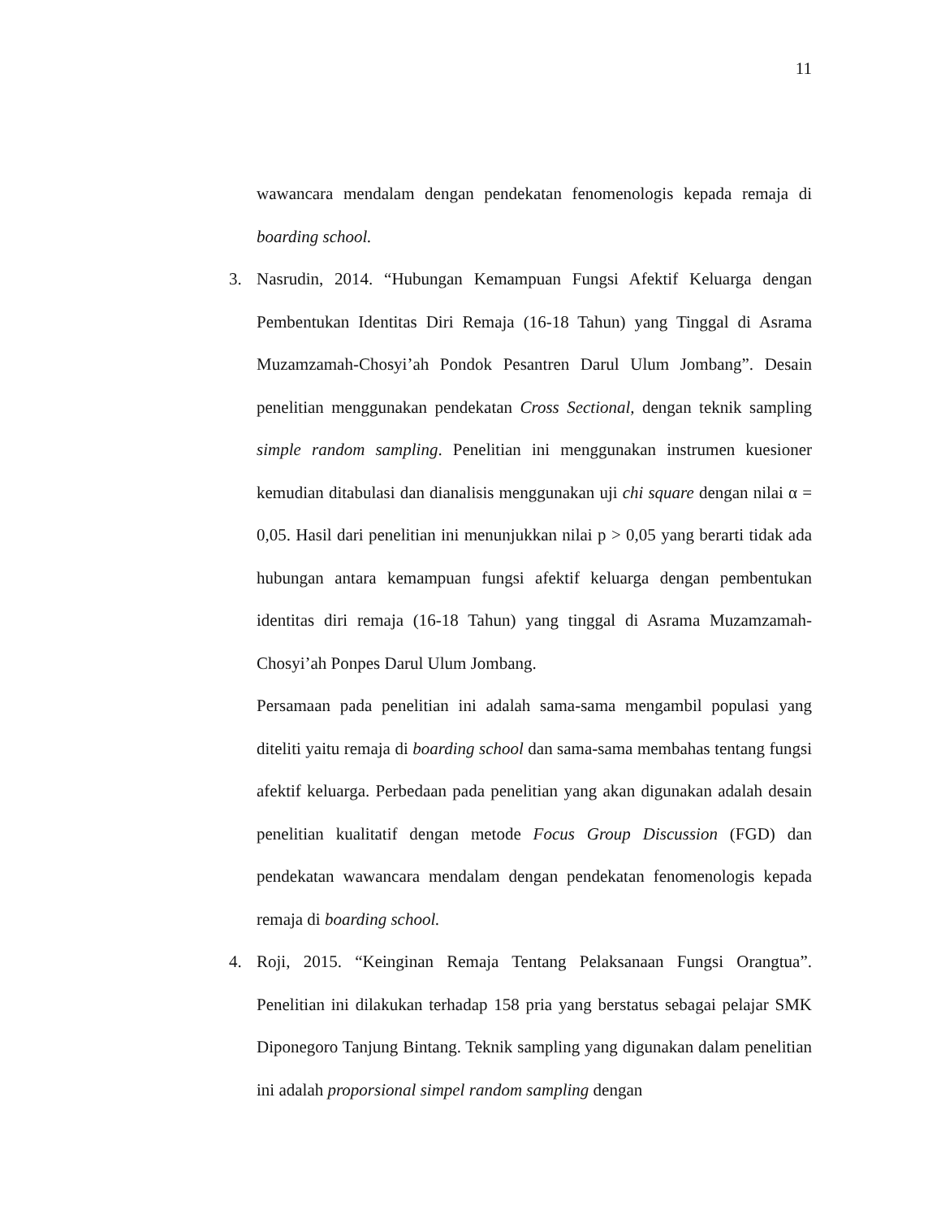11
wawancara mendalam dengan pendekatan fenomenologis kepada remaja di boarding school.
3. Nasrudin, 2014. “Hubungan Kemampuan Fungsi Afektif Keluarga dengan Pembentukan Identitas Diri Remaja (16-18 Tahun) yang Tinggal di Asrama Muzamzamah-Chosyi’ah Pondok Pesantren Darul Ulum Jombang”. Desain penelitian menggunakan pendekatan Cross Sectional, dengan teknik sampling simple random sampling. Penelitian ini menggunakan instrumen kuesioner kemudian ditabulasi dan dianalisis menggunakan uji chi square dengan nilai α = 0,05. Hasil dari penelitian ini menunjukkan nilai p > 0,05 yang berarti tidak ada hubungan antara kemampuan fungsi afektif keluarga dengan pembentukan identitas diri remaja (16-18 Tahun) yang tinggal di Asrama Muzamzamah-Chosyi’ah Ponpes Darul Ulum Jombang.
Persamaan pada penelitian ini adalah sama-sama mengambil populasi yang diteliti yaitu remaja di boarding school dan sama-sama membahas tentang fungsi afektif keluarga. Perbedaan pada penelitian yang akan digunakan adalah desain penelitian kualitatif dengan metode Focus Group Discussion (FGD) dan pendekatan wawancara mendalam dengan pendekatan fenomenologis kepada remaja di boarding school.
4. Roji, 2015. “Keinginan Remaja Tentang Pelaksanaan Fungsi Orangtua”. Penelitian ini dilakukan terhadap 158 pria yang berstatus sebagai pelajar SMK Diponegoro Tanjung Bintang. Teknik sampling yang digunakan dalam penelitian ini adalah proporsional simpel random sampling dengan